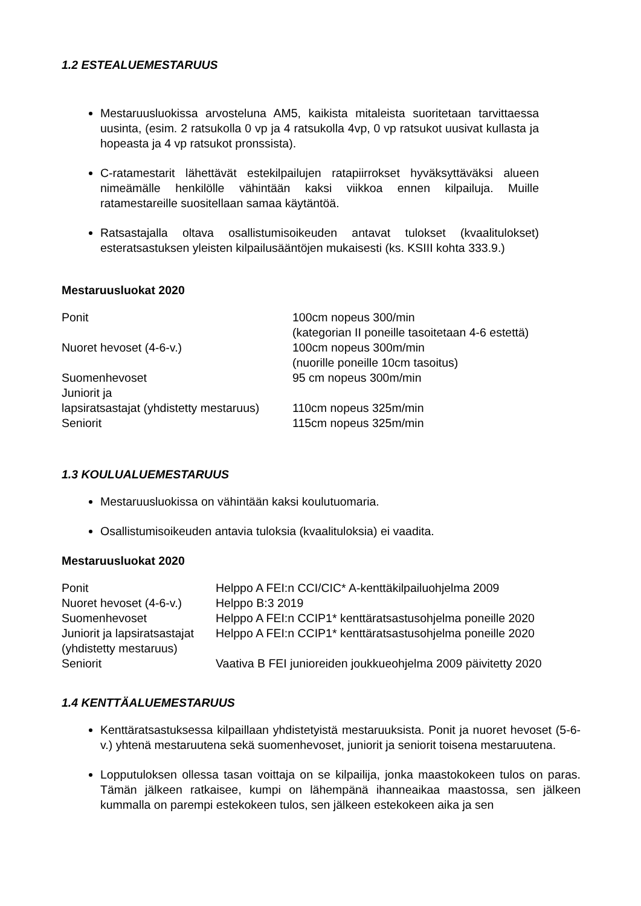1.2 ESTEALUEMESTARUUS
Mestaruusluokissa arvosteluna AM5, kaikista mitaleista suoritetaan tarvittaessa uusinta, (esim. 2 ratsukolla 0 vp ja 4 ratsukolla 4vp, 0 vp ratsukot uusivat kullasta ja hopeasta ja 4 vp ratsukot pronssista).
C-ratamestarit lähettävät estekilpailujen ratapiirrokset hyväksyttäväksi alueen nimeämälle henkilölle vähintään kaksi viikkoa ennen kilpailuja. Muille ratamestareille suositellaan samaa käytäntöä.
Ratsastajalla oltava osallistumisoikeuden antavat tulokset (kvaalitulokset) esteratsastuksen yleisten kilpailusääntöjen mukaisesti (ks. KSIII kohta 333.9.)
Mestaruusluokat 2020
| Ponit | 100cm nopeus 300/min (kategorian II poneille tasoitetaan 4-6 estettä) |
| Nuoret hevoset (4-6-v.) | 100cm nopeus 300m/min (nuorille poneille 10cm tasoitus) |
| Suomenhevoset | 95 cm nopeus 300m/min |
| Juniorit ja lapsiratsastajat (yhdistetty mestaruus) | 110cm nopeus 325m/min |
| Seniorit | 115cm nopeus 325m/min |
1.3 KOULUALUEMESTARUUS
Mestaruusluokissa on vähintään kaksi koulutuomaria.
Osallistumisoikeuden antavia tuloksia (kvaalituloksia) ei vaadita.
Mestaruusluokat 2020
| Ponit | Helppo A FEI:n CCI/CIC* A-kenttäkilpailuohjelma 2009 |
| Nuoret hevoset (4-6-v.) | Helppo B:3 2019 |
| Suomenhevoset | Helppo A FEI:n CCIP1* kenttäratsastusohjelma poneille 2020 |
| Juniorit ja lapsiratsastajat (yhdistetty mestaruus) | Helppo A FEI:n CCIP1* kenttäratsastusohjelma poneille 2020 |
| Seniorit | Vaativa B FEI junioreiden joukkueohjelma 2009 päivitetty 2020 |
1.4 KENTTÄALUEMESTARUUS
Kenttäratsastuksessa kilpaillaan yhdistetyistä mestaruuksista. Ponit ja nuoret hevoset (5-6-v.) yhtenä mestaruutena sekä suomenhevoset, juniorit ja seniorit toisena mestaruutena.
Lopputuloksen ollessa tasan voittaja on se kilpailija, jonka maastokokeen tulos on paras. Tämän jälkeen ratkaisee, kumpi on lähempänä ihanneaikaa maastossa, sen jälkeen kummalla on parempi estekokeen tulos, sen jälkeen estekokeen aika ja sen